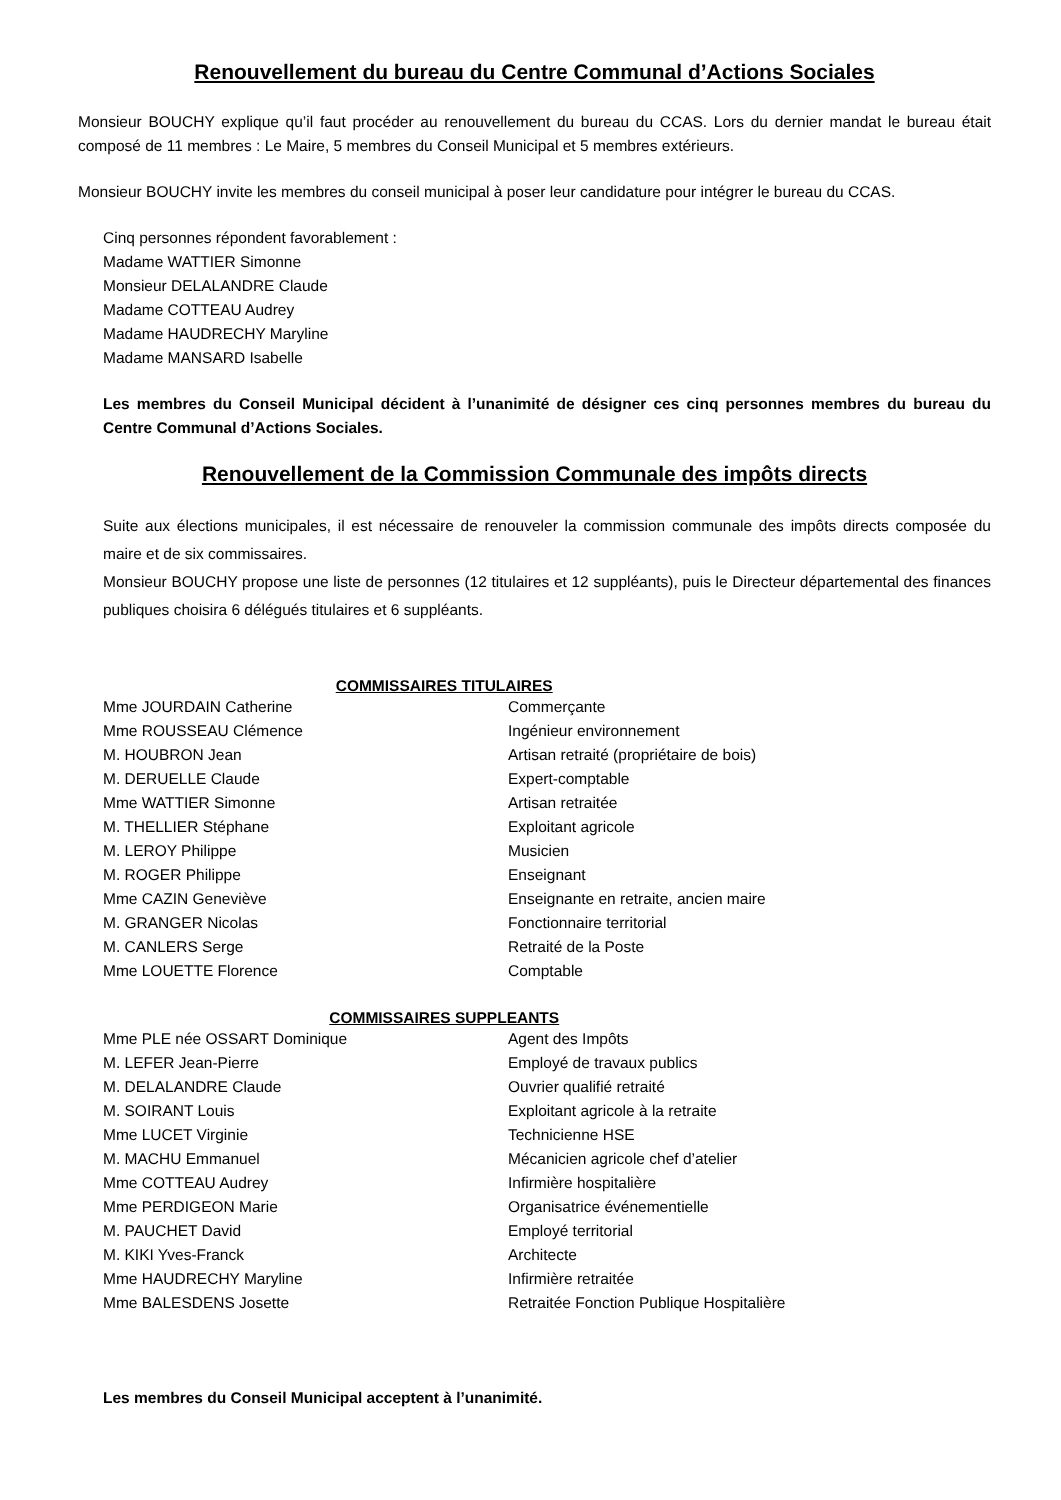Renouvellement du bureau du Centre Communal d’Actions Sociales
Monsieur BOUCHY explique qu’il faut procéder au renouvellement du bureau du CCAS. Lors du dernier mandat le bureau était composé de 11 membres : Le Maire, 5 membres du Conseil Municipal et 5 membres extérieurs.
Monsieur BOUCHY invite les membres du conseil municipal à poser leur candidature pour intégrer le bureau du CCAS.
Cinq personnes répondent favorablement :
Madame WATTIER Simonne
Monsieur DELALANDRE Claude
Madame COTTEAU Audrey
Madame HAUDRECHY Maryline
Madame MANSARD Isabelle
Les membres du Conseil Municipal décident à l’unanimité de désigner ces cinq personnes membres du bureau du Centre Communal d’Actions Sociales.
Renouvellement de la Commission Communale des impôts directs
Suite aux élections municipales, il est nécessaire de renouveler la commission communale des impôts directs composée du maire et de six commissaires.
Monsieur BOUCHY propose une liste de personnes (12 titulaires et 12 suppléants), puis le Directeur départemental des finances publiques choisira 6 délégués titulaires et 6 suppléants.
| COMMISSAIRES TITULAIRES | |
| --- | --- |
| Mme JOURDAIN Catherine | Commerçante |
| Mme ROUSSEAU Clémence | Ingénieur environnement |
| M. HOUBRON Jean | Artisan retraité (propriétaire de bois) |
| M. DERUELLE Claude | Expert-comptable |
| Mme WATTIER Simonne | Artisan retraitée |
| M. THELLIER Stéphane | Exploitant agricole |
| M. LEROY Philippe | Musicien |
| M. ROGER Philippe | Enseignant |
| Mme CAZIN Geneviève | Enseignante en retraite, ancien maire |
| M. GRANGER Nicolas | Fonctionnaire territorial |
| M. CANLERS Serge | Retraité de la Poste |
| Mme LOUETTE Florence | Comptable |
| COMMISSAIRES SUPPLEANTS | |
| Mme PLE née OSSART Dominique | Agent des Impôts |
| M. LEFER Jean-Pierre | Employé de travaux publics |
| M. DELALANDRE Claude | Ouvrier qualifié retraité |
| M. SOIRANT Louis | Exploitant agricole à la retraite |
| Mme LUCET Virginie | Technicienne HSE |
| M. MACHU Emmanuel | Mécanicien agricole chef d’atelier |
| Mme COTTEAU Audrey | Infirmière hospitalière |
| Mme PERDIGEON Marie | Organisatrice événementielle |
| M. PAUCHET David | Employé territorial |
| M. KIKI Yves-Franck | Architecte |
| Mme HAUDRECHY Maryline | Infirmière retraitée |
| Mme BALESDENS Josette | Retraitée Fonction Publique Hospitalière |
Les membres du Conseil Municipal acceptent à l’unanimité.